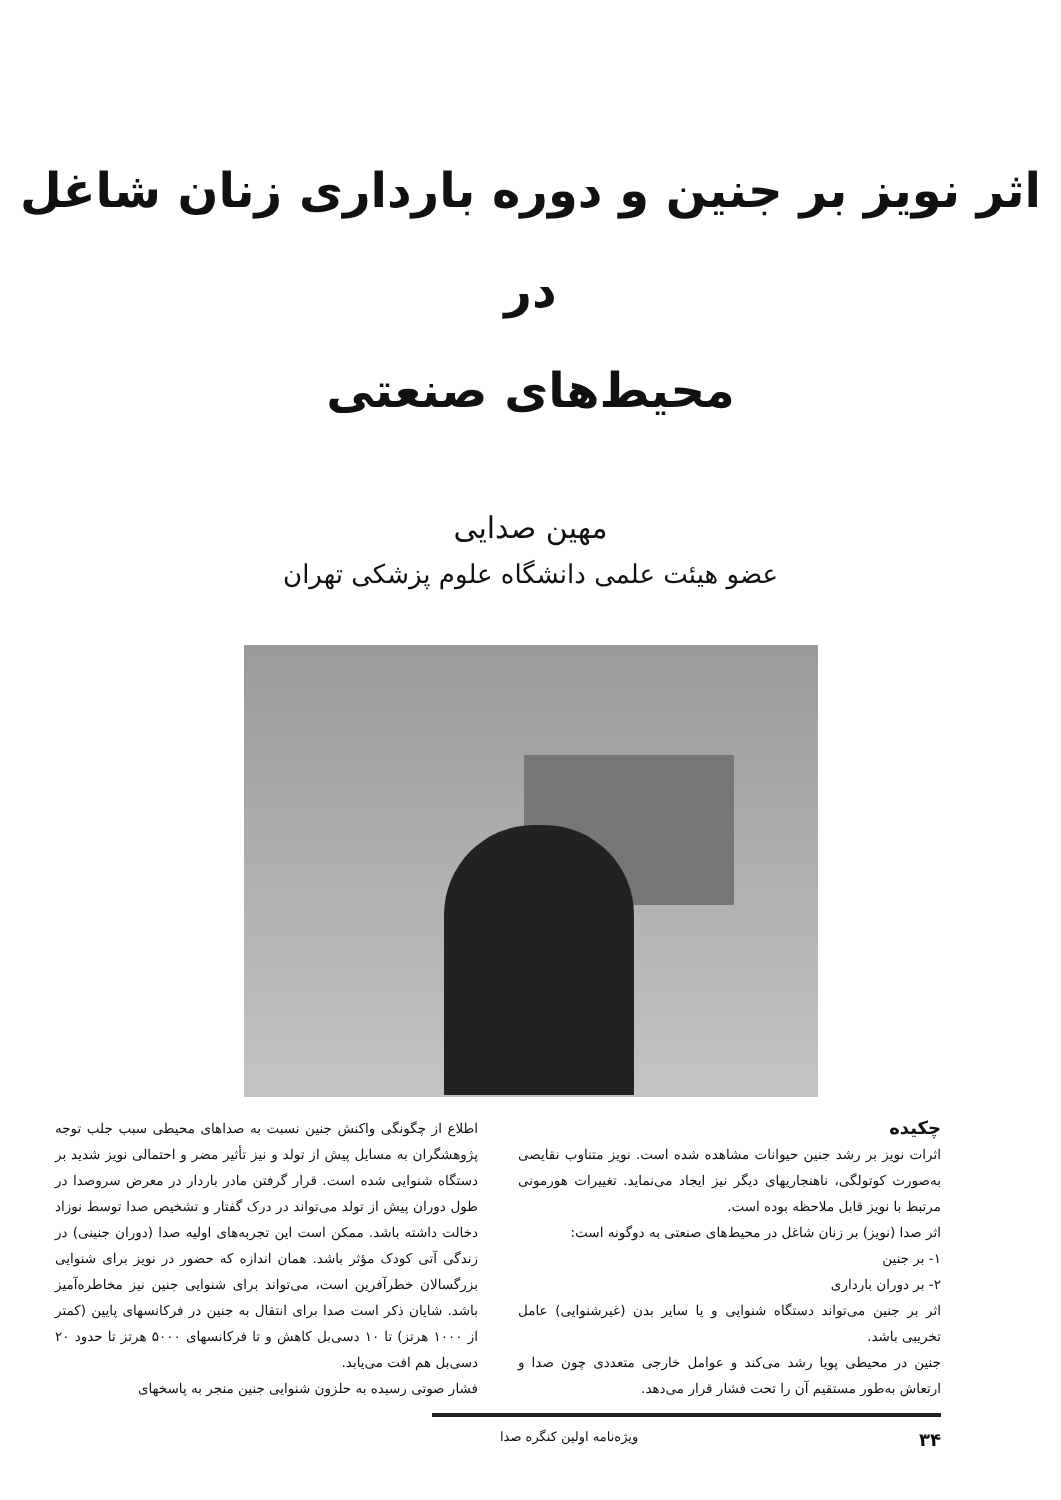اثر نویز بر جنین و دوره بارداری زنان شاغل در
محیط‌های صنعتی
مهین صدایی
عضو هیئت علمی دانشگاه علوم پزشکی تهران
چکیده
اثرات نویز بر رشد جنین حیوانات مشاهده شده است. نویز متناوب نقایصی به‌صورت کوتولگی، ناهنجاریهای دیگر نیز ایجاد می‌نماید. تغییرات هورمونی مرتبط با نویز قابل ملاحظه بوده است.
اثر صدا (نویز) بر زنان شاغل در محیط‌های صنعتی به دوگونه است:
۱- بر جنین
۲- بر دوران بارداری
اثر بر جنین می‌تواند دستگاه شنوایی و یا سایر بدن (غیرشنوایی) عامل تخریبی باشد.
جنین در محیطی پویا رشد می‌کند و عوامل خارجی متعددی چون صدا و ارتعاش به‌طور مستقیم آن را تحت فشار قرار می‌دهد.
اطلاع از چگونگی واکنش جنین نسبت به صداهای محیطی سبب جلب توجه پژوهشگران به مسایل پیش از تولد و نیز تأثیر مضر و احتمالی نویز شدید بر دستگاه شنوایی شده است. قرار گرفتن مادر باردار در معرض سروصدا در طول دوران پیش از تولد می‌تواند در درک گفتار و تشخیص صدا توسط نوزاد دخالت داشته باشد. ممکن است این تجربه‌های اولیه صدا (دوران جنینی) در زندگی آتی کودک مؤثر باشد. همان اندازه که حضور در نویز برای شنوایی بزرگسالان خطرآفرین است، می‌تواند برای شنوایی جنین نیز مخاطره‌آمیز باشد. شایان ذکر است صدا برای انتقال به جنین در فرکانسهای پایین (کمتر از ۱۰۰۰ هرتز) تا ۱۰ دسی‌بل کاهش و تا فرکانسهای ۵۰۰۰ هرتز تا حدود ۲۰ دسی‌بل هم افت می‌یابد.
فشار صوتی رسیده به حلزون شنوایی جنین منجر به پاسخهای
۳۴ ویژه‌نامه اولین کنگره صدا